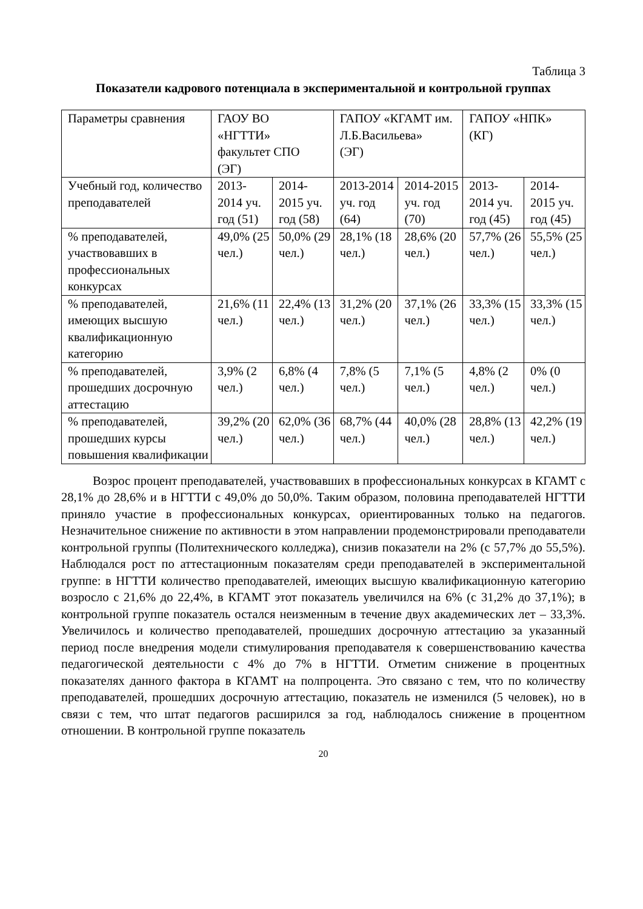Таблица 3
Показатели кадрового потенциала в экспериментальной и контрольной группах
| Параметры сравнения | ГАОУ ВО «НГТТИ» факультет СПО (ЭГ) | | ГАПОУ «КГАМТ им. Л.Б.Васильева» (ЭГ) | | ГАПОУ «НПК» (КГ) | |
| Учебный год, количество преподавателей | 2013-2014 уч. год (51) | 2014-2015 уч. год (58) | 2013-2014 уч. год (64) | 2014-2015 уч. год (70) | 2013-2014 уч. год (45) | 2014-2015 уч. год (45) |
| % преподавателей, участвовавших в профессиональных конкурсах | 49,0% (25 чел.) | 50,0% (29 чел.) | 28,1% (18 чел.) | 28,6% (20 чел.) | 57,7% (26 чел.) | 55,5% (25 чел.) |
| % преподавателей, имеющих высшую квалификационную категорию | 21,6% (11 чел.) | 22,4% (13 чел.) | 31,2% (20 чел.) | 37,1% (26 чел.) | 33,3% (15 чел.) | 33,3% (15 чел.) |
| % преподавателей, прошедших досрочную аттестацию | 3,9% (2 чел.) | 6,8% (4 чел.) | 7,8% (5 чел.) | 7,1% (5 чел.) | 4,8% (2 чел.) | 0% (0 чел.) |
| % преподавателей, прошедших курсы повышения квалификации | 39,2% (20 чел.) | 62,0% (36 чел.) | 68,7% (44 чел.) | 40,0% (28 чел.) | 28,8% (13 чел.) | 42,2% (19 чел.) |
Возрос процент преподавателей, участвовавших в профессиональных конкурсах в КГАМТ с 28,1% до 28,6% и в НГТТИ с 49,0% до 50,0%. Таким образом, половина преподавателей НГТТИ приняло участие в профессиональных конкурсах, ориентированных только на педагогов. Незначительное снижение по активности в этом направлении продемонстрировали преподаватели контрольной группы (Политехнического колледжа), снизив показатели на 2% (с 57,7% до 55,5%). Наблюдался рост по аттестационным показателям среди преподавателей в экспериментальной группе: в НГТТИ количество преподавателей, имеющих высшую квалификационную категорию возросло с 21,6% до 22,4%, в КГАМТ этот показатель увеличился на 6% (с 31,2% до 37,1%); в контрольной группе показатель остался неизменным в течение двух академических лет – 33,3%. Увеличилось и количество преподавателей, прошедших досрочную аттестацию за указанный период после внедрения модели стимулирования преподавателя к совершенствованию качества педагогической деятельности с 4% до 7% в НГТТИ. Отметим снижение в процентных показателях данного фактора в КГАМТ на полпроцента. Это связано с тем, что по количеству преподавателей, прошедших досрочную аттестацию, показатель не изменился (5 человек), но в связи с тем, что штат педагогов расширился за год, наблюдалось снижение в процентном отношении. В контрольной группе показатель
20